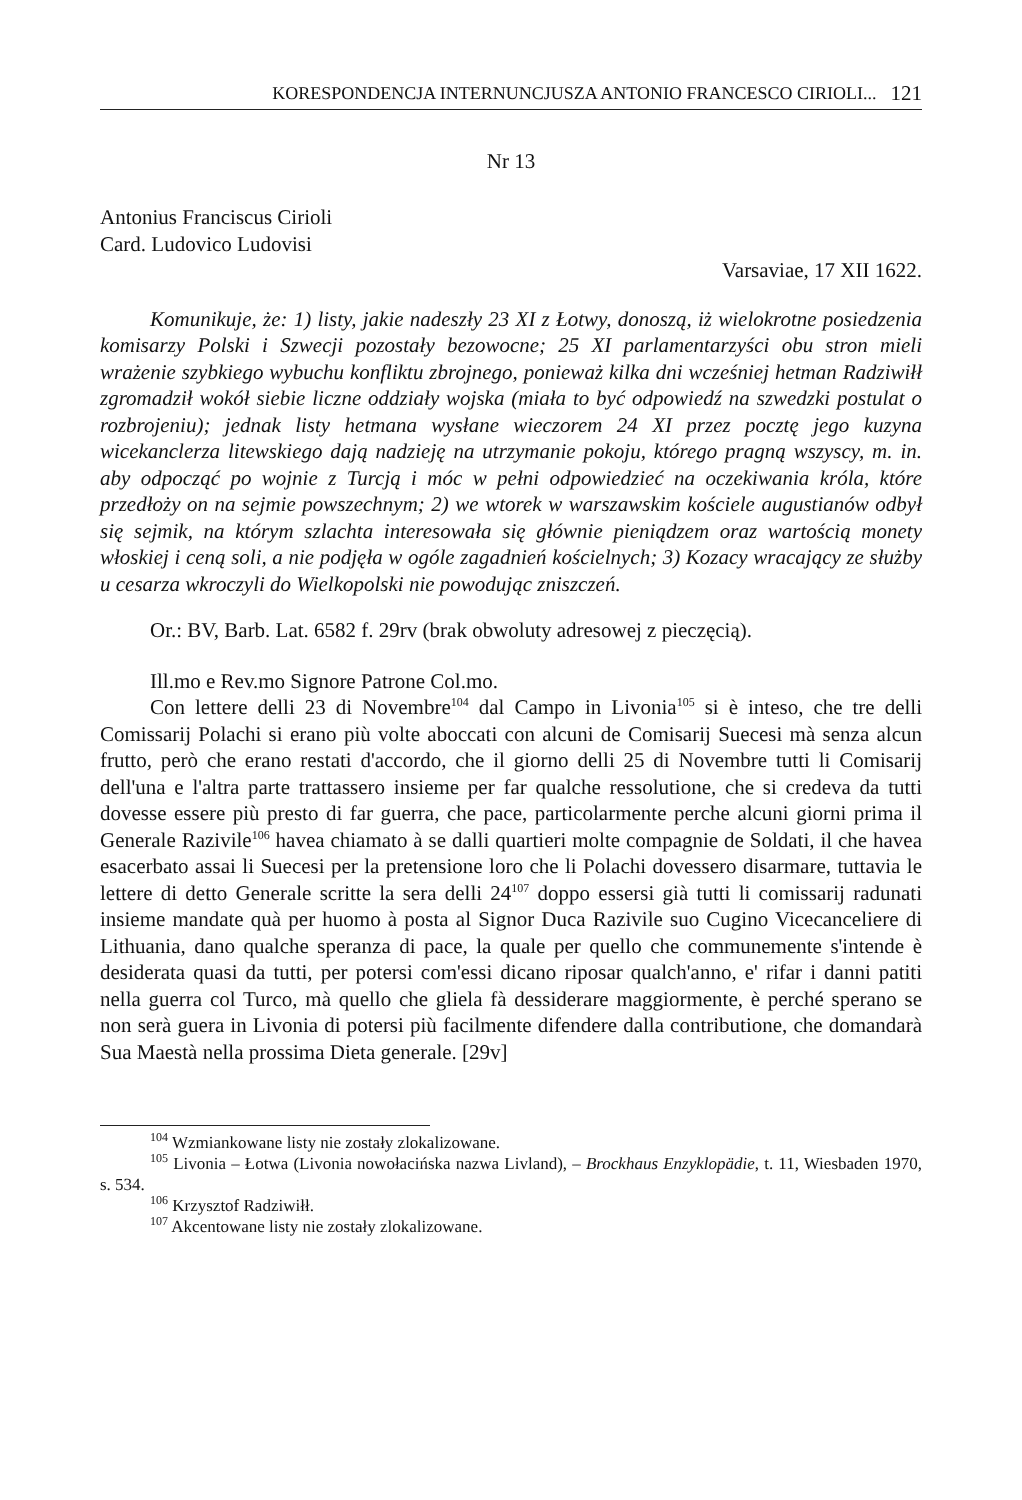KORESPONDENCJA INTERNUNCJUSZA ANTONIO FRANCESCO CIRIOLI... 121
Nr 13
Antonius Franciscus Cirioli
Card. Ludovico Ludovisi
Varsaviae, 17 XII 1622.
Komunikuje, że: 1) listy, jakie nadeszły 23 XI z Łotwy, donoszą, iż wielokrotne posiedzenia komisarzy Polski i Szwecji pozostały bezowocne; 25 XI parlamentarzyści obu stron mieli wrażenie szybkiego wybuchu konfliktu zbrojnego, ponieważ kilka dni wcześniej hetman Radziwiłł zgromadził wokół siebie liczne oddziały wojska (miała to być odpowiedź na szwedzki postulat o rozbrojeniu); jednak listy hetmana wysłane wieczorem 24 XI przez pocztę jego kuzyna wicekanclerza litewskiego dają nadzieję na utrzymanie pokoju, którego pragną wszyscy, m. in. aby odpocząć po wojnie z Turcją i móc w pełni odpowiedzieć na oczekiwania króla, które przedłoży on na sejmie powszechnym; 2) we wtorek w warszawskim kościele augustianów odbył się sejmik, na którym szlachta interesowała się głównie pieniądzem oraz wartością monety włoskiej i ceną soli, a nie podjęła w ogóle zagadnień kościelnych; 3) Kozacy wracający ze służby u cesarza wkroczyli do Wielkopolski nie powodując zniszczeń.
Or.: BV, Barb. Lat. 6582 f. 29rv (brak obwoluty adresowej z pieczęcią).
Ill.mo e Rev.mo Signore Patrone Col.mo.
Con lettere delli 23 di Novembre<sup>104</sup> dal Campo in Livonia<sup>105</sup> si è inteso, che tre delli Comissarij Polachi si erano più volte aboccati con alcuni de Comisarij Suecesi mà senza alcun frutto, però che erano restati d'accordo, che il giorno delli 25 di Novembre tutti li Comisarij dell'una e l'altra parte trattassero insieme per far qualche ressolutione, che si credeva da tutti dovesse essere più presto di far guerra, che pace, particolarmente perche alcuni giorni prima il Generale Razivile<sup>106</sup> havea chiamato à se dalli quartieri molte compagnie de Soldati, il che havea esacerbato assai li Suecesi per la pretensione loro che li Polachi dovessero disarmare, tuttavia le lettere di detto Generale scritte la sera delli 24<sup>107</sup> doppo essersi già tutti li comissarij radunati insieme mandate quà per huomo à posta al Signor Duca Razivile suo Cugino Vicecanceliere di Lithuania, dano qualche speranza di pace, la quale per quello che communemente s'intende è desiderata quasi da tutti, per potersi com'essi dicano riposar qualch'anno, e' rifar i danni patiti nella guerra col Turco, mà quello che gliela fà dessiderare maggiormente, è perché sperano se non serà guera in Livonia di potersi più facilmente difendere dalla contributione, che domandarà Sua Maestà nella prossima Dieta generale. [29v]
<sup>104</sup> Wzmiankowane listy nie zostały zlokalizowane.
<sup>105</sup> Livonia – Łotwa (Livonia nowołacińska nazwa Livland), – Brockhaus Enzyklopädie, t. 11, Wiesbaden 1970, s. 534.
<sup>106</sup> Krzysztof Radziwiłł.
<sup>107</sup> Akcentowane listy nie zostały zlokalizowane.